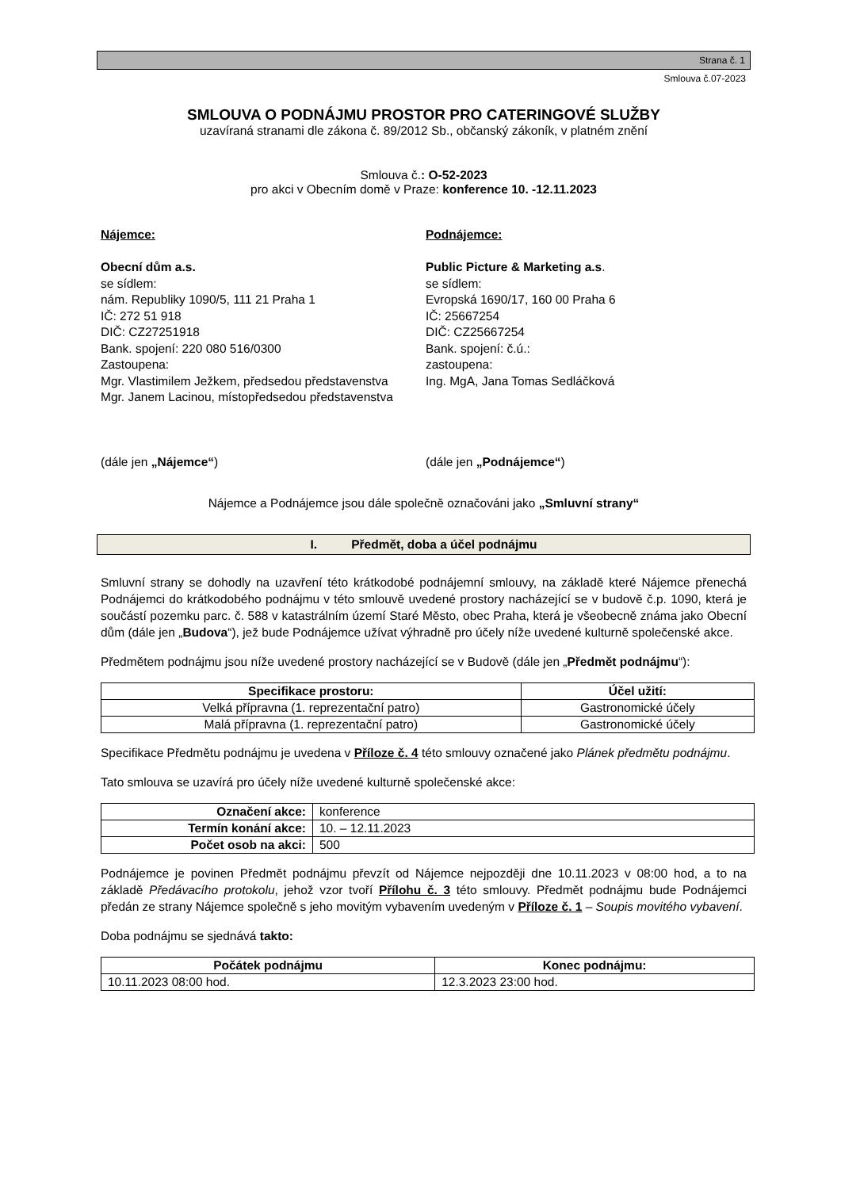Strana č. 1
Smlouva č.07-2023
SMLOUVA O PODNÁJMU PROSTOR PRO CATERINGOVÉ SLUŽBY
uzavíraná stranami dle zákona č. 89/2012 Sb., občanský zákoník, v platném znění
Smlouva č.: O-52-2023
pro akci v Obecním domě v Praze: konference 10. -12.11.2023
Nájemce:
Obecní dům a.s.
se sídlem:
nám. Republiky 1090/5, 111 21 Praha 1
IČ: 272 51 918
DIČ: CZ27251918
Bank. spojení: 220 080 516/0300
Zastoupena:
Mgr. Vlastimilem Ježkem, předsedou představenstva
Mgr. Janem Lacinou, místopředsedou představenstva
(dále jen „Nájemce“)
Podnájemce:
Public Picture & Marketing a.s.
se sídlem:
Evropská 1690/17, 160 00 Praha 6
IČ: 25667254
DIČ: CZ25667254
Bank. spojení: č.ú.:
zastoupena:
Ing. MgA, Jana Tomas Sedláčková
(dále jen „Podnájemce“)
Nájemce a Podnájemce jsou dále společně označováni jako „Smluvní strany“
I. Předmět, doba a účel podnájmu
Smluvní strany se dohodly na uzavření této krátkodobé podnájemní smlouvy, na základě které Nájemce přenechá Podnájemci do krátkodobého podnájmu v této smlouvě uvedené prostory nacházející se v budově č.p. 1090, která je součástí pozemku parc. č. 588 v katastrálním území Staré Město, obec Praha, která je všeobecně známa jako Obecní dům (dále jen „Budova“), jež bude Podnájemce užívat výhradně pro účely níže uvedené kulturně společenské akce.
Předmětem podnájmu jsou níže uvedené prostory nacházející se v Budově (dále jen „Předmět podnájmu“):
| Specifikace prostoru: | Účel užití: |
| --- | --- |
| Velká přípravna (1. reprezentační patro) | Gastronomické účely |
| Malá přípravna (1. reprezentační patro) | Gastronomické účely |
Specifikace Předmětu podnájmu je uvedena v Příloze č. 4 této smlouvy označené jako Plánek předmětu podnájmu.
Tato smlouva se uzavírá pro účely níže uvedené kulturně společenské akce:
| Označení akce: | konference |
| Termín konání akce: | 10. – 12.11.2023 |
| Počet osob na akci: | 500 |
Podnájemce je povinen Předmět podnájmu převzít od Nájemce nejpozději dne 10.11.2023 v 08:00 hod, a to na základě Předávacího protokolu, jehož vzor tvoří Přílohu č. 3 této smlouvy. Předmět podnájmu bude Podnájemci předán ze strany Nájemce společně s jeho movitým vybavením uvedeným v Příloze č. 1 – Soupis movitého vybavení.
Doba podnájmu se sjednává takto:
| Počátek podnájmu | Konec podnájmu: |
| --- | --- |
| 10.11.2023 08:00 hod. | 12.3.2023 23:00 hod. |